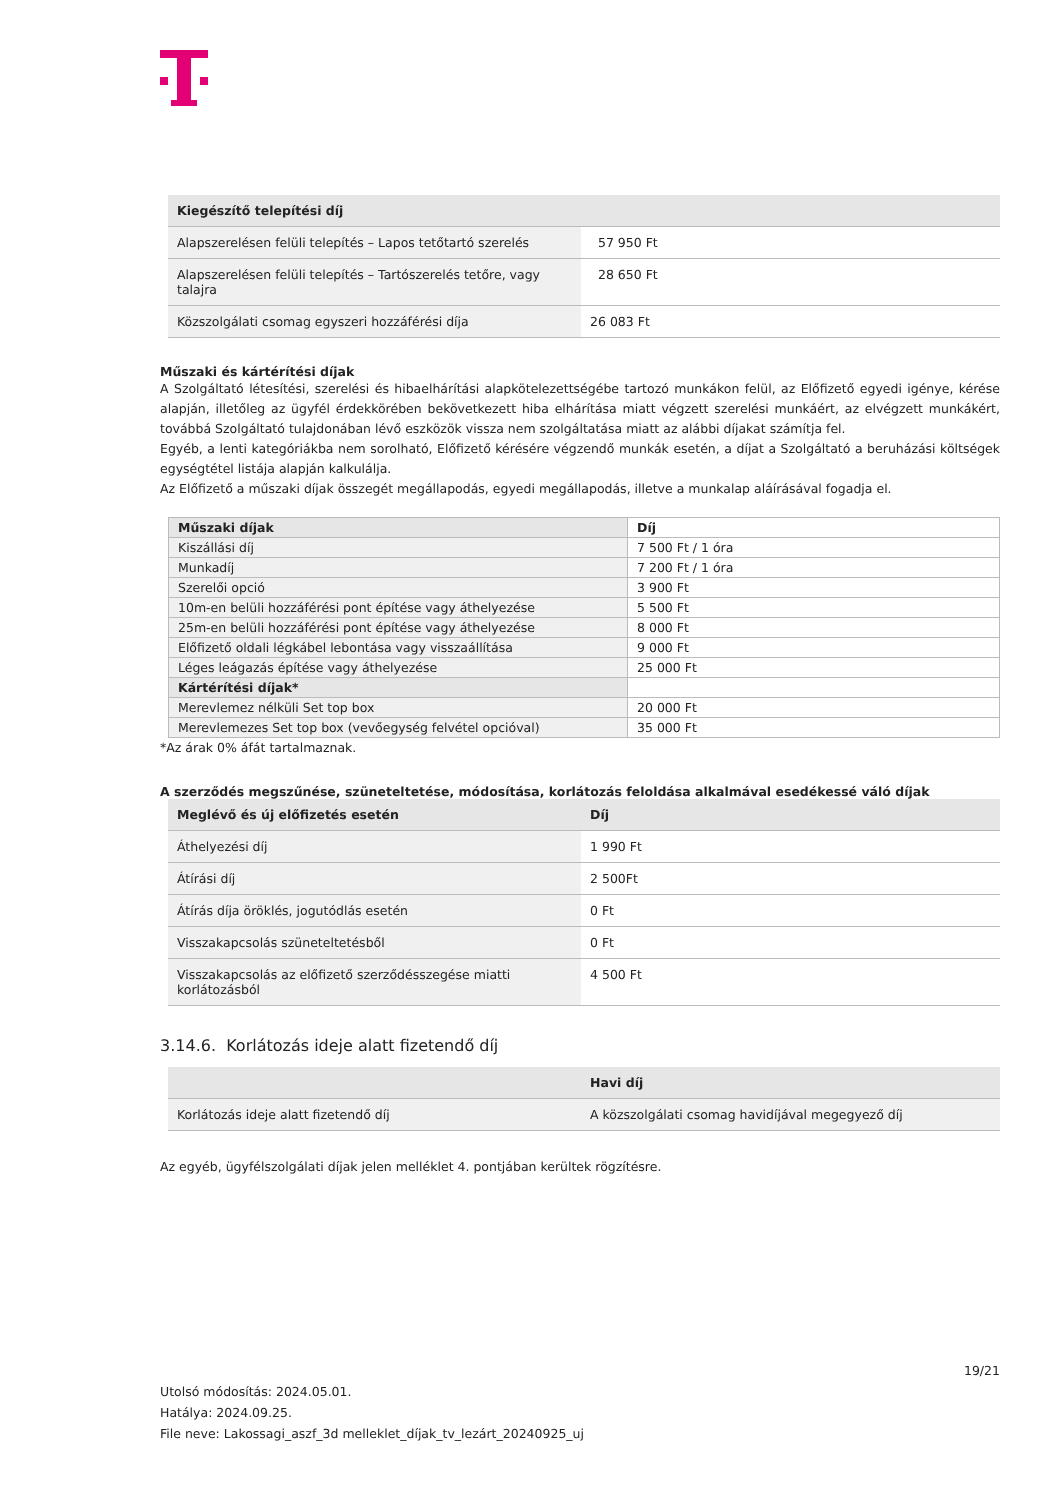| Kiegészítő telepítési díj | |
| --- | --- |
| Alapszerelésen felüli telepítés – Lapos tetőtartó szerelés | 57 950 Ft |
| Alapszerelésen felüli telepítés – Tartószerelés tetőre, vagy talajra | 28 650 Ft |
| Közszolgálati csomag egyszeri hozzáférési díja | 26 083 Ft |
Műszaki és kártérítési díjak
A Szolgáltató létesítési, szerelési és hibaelhárítási alapkötelezettségébe tartozó munkákon felül, az Előfizető egyedi igénye, kérése alapján, illetőleg az ügyfél érdekkörében bekövetkezett hiba elhárítása miatt végzett szerelési munkáért, az elvégzett munkákért, továbbá Szolgáltató tulajdonában lévő eszközök vissza nem szolgáltatása miatt az alábbi díjakat számítja fel.
Egyéb, a lenti kategóriákba nem sorolható, Előfizető kérésére végzendő munkák esetén, a díjat a Szolgáltató a beruházási költségek egységtétel listája alapján kalkulálja.
Az Előfizető a műszaki díjak összegét megállapodás, egyedi megállapodás, illetve a munkalap aláírásával fogadja el.
| Műszaki díjak | Díj |
| --- | --- |
| Kiszállási díj | 7 500 Ft / 1 óra |
| Munkadíj | 7 200 Ft / 1 óra |
| Szerelői opció | 3 900 Ft |
| 10m-en belüli hozzáférési pont építése vagy áthelyezése | 5 500 Ft |
| 25m-en belüli hozzáférési pont építése vagy áthelyezése | 8 000 Ft |
| Előfizető oldali légkábel lebontása vagy visszaállítása | 9 000 Ft |
| Léges leágazás építése vagy áthelyezése | 25 000 Ft |
| Kártérítési díjak* | |
| Merevlemez nélküli Set top box | 20 000 Ft |
| Merevlemezes Set top box (vevőegység felvétel opcióval) | 35 000 Ft |
*Az árak 0% áfát tartalmaznak.
A szerződés megszűnése, szüneteltetése, módosítása, korlátozás feloldása alkalmával esedékessé váló díjak
| Meglévő és új előfizetés esetén | Díj |
| --- | --- |
| Áthelyezési díj | 1 990 Ft |
| Átírási díj | 2 500Ft |
| Átírás díja öröklés, jogutódlás esetén | 0 Ft |
| Visszakapcsolás szüneteltetésből | 0 Ft |
| Visszakapcsolás az előfizető szerződésszegése miatti korlátozásból | 4 500 Ft |
3.14.6. Korlátozás ideje alatt fizetendő díj
| | Havi díj |
| --- | --- |
| Korlátozás ideje alatt fizetendő díj | A közszolgálati csomag havidíjával megegyező díj |
Az egyéb, ügyfélszolgálati díjak jelen melléklet 4. pontjában kerültek rögzítésre.
19/21
Utolsó módosítás: 2024.05.01.
Hatálya: 2024.09.25.
File neve: Lakossagi_aszf_3d melleklet_díjak_tv_lezárt_20240925_uj